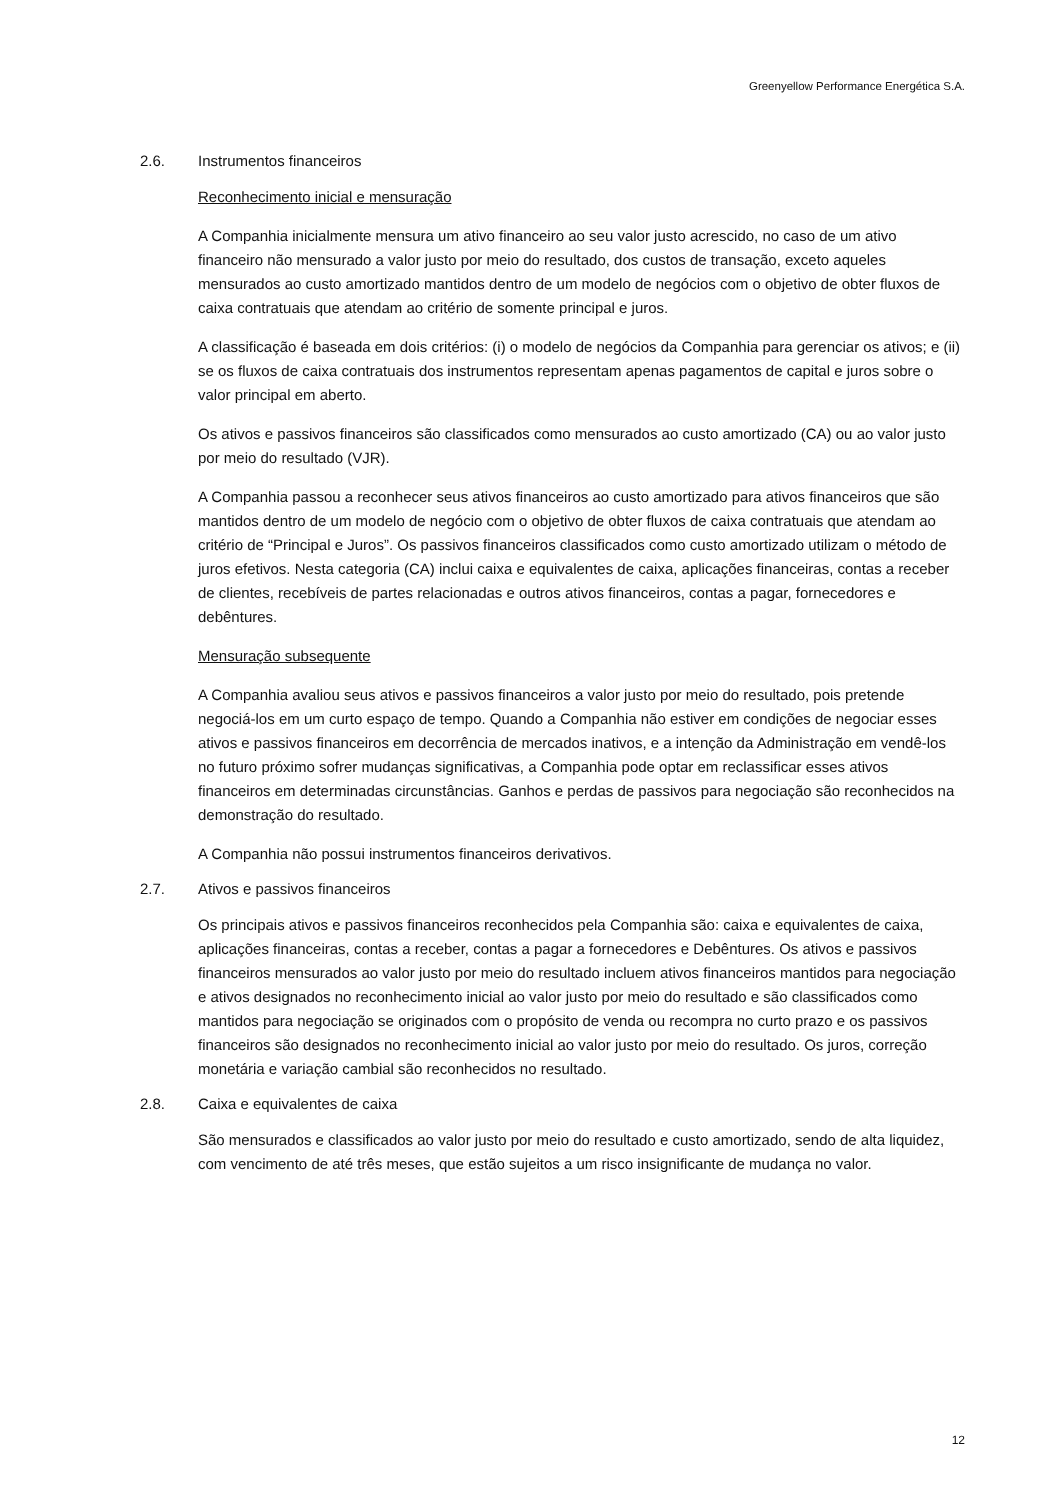Greenyellow Performance Energética S.A.
2.6. Instrumentos financeiros
Reconhecimento inicial e mensuração
A Companhia inicialmente mensura um ativo financeiro ao seu valor justo acrescido, no caso de um ativo financeiro não mensurado a valor justo por meio do resultado, dos custos de transação, exceto aqueles mensurados ao custo amortizado mantidos dentro de um modelo de negócios com o objetivo de obter fluxos de caixa contratuais que atendam ao critério de somente principal e juros.
A classificação é baseada em dois critérios: (i) o modelo de negócios da Companhia para gerenciar os ativos; e (ii) se os fluxos de caixa contratuais dos instrumentos representam apenas pagamentos de capital e juros sobre o valor principal em aberto.
Os ativos e passivos financeiros são classificados como mensurados ao custo amortizado (CA) ou ao valor justo por meio do resultado (VJR).
A Companhia passou a reconhecer seus ativos financeiros ao custo amortizado para ativos financeiros que são mantidos dentro de um modelo de negócio com o objetivo de obter fluxos de caixa contratuais que atendam ao critério de “Principal e Juros”. Os passivos financeiros classificados como custo amortizado utilizam o método de juros efetivos. Nesta categoria (CA) inclui caixa e equivalentes de caixa, aplicações financeiras, contas a receber de clientes, recebíveis de partes relacionadas e outros ativos financeiros, contas a pagar, fornecedores e debêntures.
Mensuração subsequente
A Companhia avaliou seus ativos e passivos financeiros a valor justo por meio do resultado, pois pretende negociá-los em um curto espaço de tempo. Quando a Companhia não estiver em condições de negociar esses ativos e passivos financeiros em decorrência de mercados inativos, e a intenção da Administração em vendê-los no futuro próximo sofrer mudanças significativas, a Companhia pode optar em reclassificar esses ativos financeiros em determinadas circunstâncias. Ganhos e perdas de passivos para negociação são reconhecidos na demonstração do resultado.
A Companhia não possui instrumentos financeiros derivativos.
2.7. Ativos e passivos financeiros
Os principais ativos e passivos financeiros reconhecidos pela Companhia são: caixa e equivalentes de caixa, aplicações financeiras, contas a receber, contas a pagar a fornecedores e Debêntures. Os ativos e passivos financeiros mensurados ao valor justo por meio do resultado incluem ativos financeiros mantidos para negociação e ativos designados no reconhecimento inicial ao valor justo por meio do resultado e são classificados como mantidos para negociação se originados com o propósito de venda ou recompra no curto prazo e os passivos financeiros são designados no reconhecimento inicial ao valor justo por meio do resultado. Os juros, correção monetária e variação cambial são reconhecidos no resultado.
2.8. Caixa e equivalentes de caixa
São mensurados e classificados ao valor justo por meio do resultado e custo amortizado, sendo de alta liquidez, com vencimento de até três meses, que estão sujeitos a um risco insignificante de mudança no valor.
12